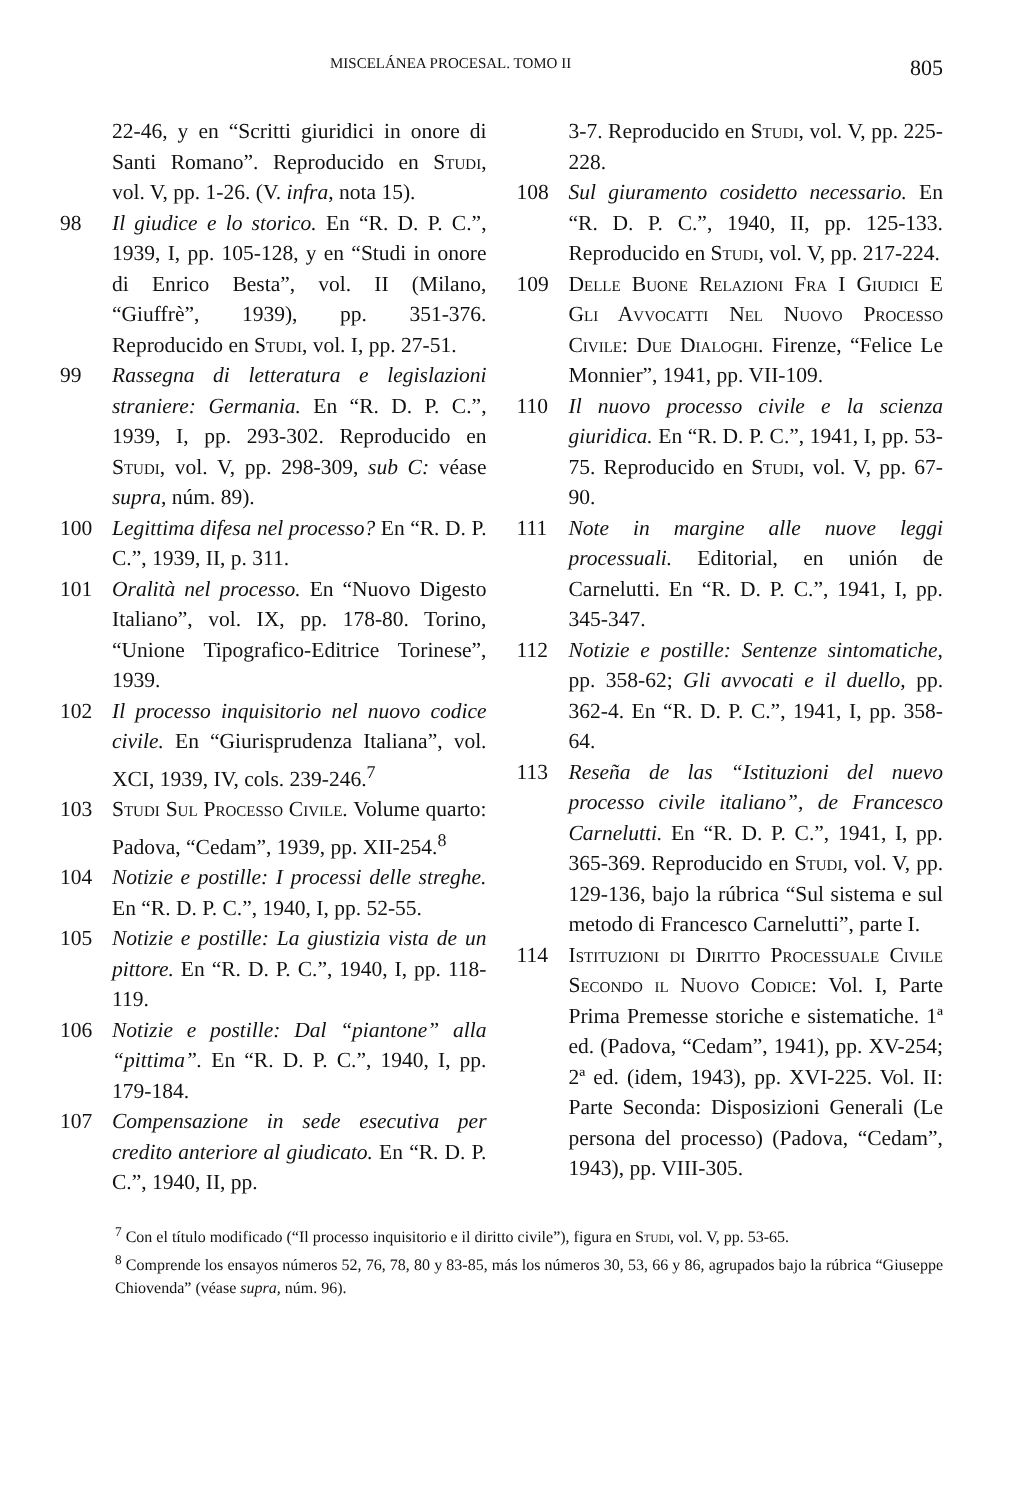MISCELÁNEA PROCESAL. TOMO II 805
22-46, y en “Scritti giuridici in onore di Santi Romano”. Reproducido en Studi, vol. V, pp. 1-26. (V. infra, nota 15).
98 Il giudice e lo storico. En “R. D. P. C.”, 1939, I, pp. 105-128, y en “Studi in onore di Enrico Besta”, vol. II (Milano, “Giuffrè”, 1939), pp. 351-376. Reproducido en Studi, vol. I, pp. 27-51.
99 Rassegna di letteratura e legislazioni straniere: Germania. En “R. D. P. C.”, 1939, I, pp. 293-302. Reproducido en Studi, vol. V, pp. 298-309, sub C: véase supra, núm. 89).
100 Legittima difesa nel processo? En “R. D. P. C.”, 1939, II, p. 311.
101 Oralità nel processo. En “Nuovo Digesto Italiano”, vol. IX, pp. 178-80. Torino, “Unione Tipografico-Editrice Torinese”, 1939.
102 Il processo inquisitorio nel nuovo codice civile. En “Giurisprudenza Italiana”, vol. XCI, 1939, IV, cols. 239-246.<sup>7</sup>
103 Studi Sul Processo Civile. Volume quarto: Padova, “Cedam”, 1939, pp. XII-254.<sup>8</sup>
104 Notizie e postille: I processi delle streghe. En “R. D. P. C.”, 1940, I, pp. 52-55.
105 Notizie e postille: La giustizia vista de un pittore. En “R. D. P. C.”, 1940, I, pp. 118-119.
106 Notizie e postille: Dal “piantone” alla “pittima”. En “R. D. P. C.”, 1940, I, pp. 179-184.
107 Compensazione in sede esecutiva per credito anteriore al giudicato. En “R. D. P. C.”, 1940, II, pp.
3-7. Reproducido en Studi, vol. V, pp. 225-228.
108 Sul giuramento cosidetto necessario. En “R. D. P. C.”, 1940, II, pp. 125-133. Reproducido en Studi, vol. V, pp. 217-224.
109 Delle Buone Relazioni Fra I Giudici E Gli Avvocatti Nel Nuovo Processo Civile: Due Dialoghi. Firenze, “Felice Le Monnier”, 1941, pp. VII-109.
110 Il nuovo processo civile e la scienza giuridica. En “R. D. P. C.”, 1941, I, pp. 53-75. Reproducido en Studi, vol. V, pp. 67-90.
111 Note in margine alle nuove leggi processuali. Editorial, en unión de Carnelutti. En “R. D. P. C.”, 1941, I, pp. 345-347.
112 Notizie e postille: Sentenze sintomatiche, pp. 358-62; Gli avvocati e il duello, pp. 362-4. En “R. D. P. C.”, 1941, I, pp. 358-64.
113 Reseña de las “Istituzioni del nuevo processo civile italiano”, de Francesco Carnelutti. En “R. D. P. C.”, 1941, I, pp. 365-369. Reproducido en Studi, vol. V, pp. 129-136, bajo la rúbrica “Sul sistema e sul metodo di Francesco Carnelutti”, parte I.
114 Istituzioni di Diritto Processuale Civile Secondo il Nuovo Codice: Vol. I, Parte Prima Premesse storiche e sistematiche. 1ª ed. (Padova, “Cedam”, 1941), pp. XV-254; 2ª ed. (idem, 1943), pp. XVI-225. Vol. II: Parte Seconda: Disposizioni Generali (Le persona del processo) (Padova, “Cedam”, 1943), pp. VIII-305.
<sup>7</sup> Con el título modificado (“Il processo inquisitorio e il diritto civile”), figura en Studi, vol. V, pp. 53-65.
<sup>8</sup> Comprende los ensayos números 52, 76, 78, 80 y 83-85, más los números 30, 53, 66 y 86, agrupados bajo la rúbrica “Giuseppe Chiovenda” (véase supra, núm. 96).